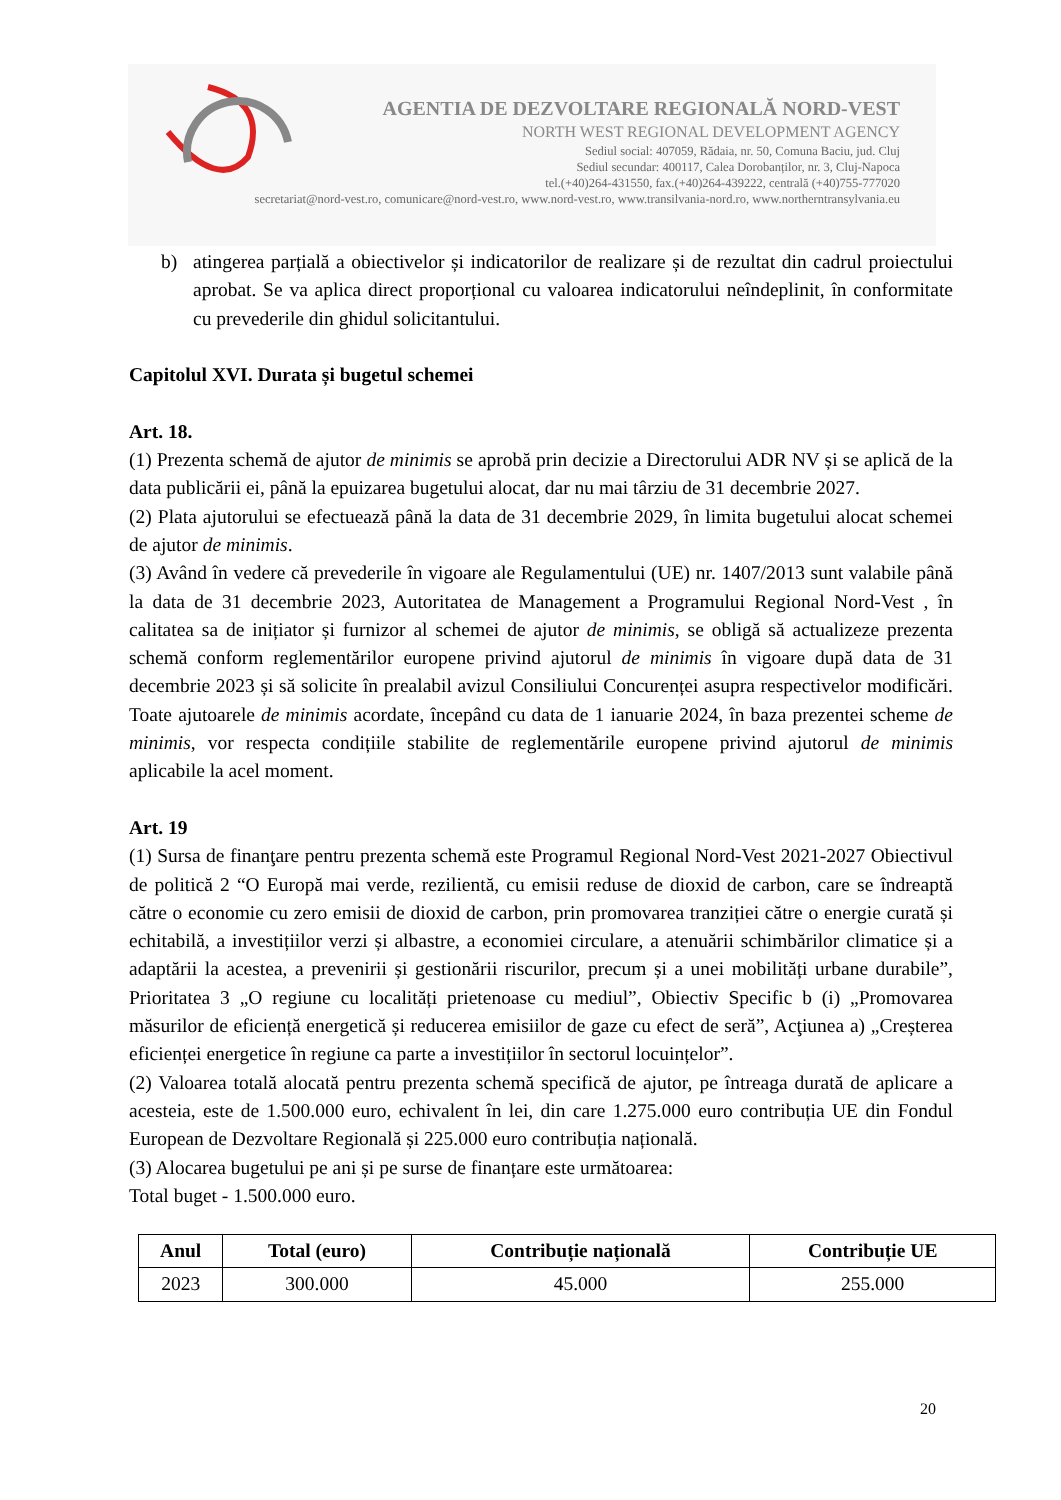AGENTIA DE DEZVOLTARE REGIONALĂ NORD-VEST
NORTH WEST REGIONAL DEVELOPMENT AGENCY
Sediul social: 407059, Rădaia, nr. 50, Comuna Baciu, jud. Cluj
Sediul secundar: 400117, Calea Dorobanților, nr. 3, Cluj-Napoca
tel.(+40)264-431550, fax.(+40)264-439222, centrală (+40)755-777020
secretariat@nord-vest.ro, comunicare@nord-vest.ro, www.nord-vest.ro, www.transilvania-nord.ro, www.northerntransylvania.eu
b) atingerea parțială a obiectivelor și indicatorilor de realizare și de rezultat din cadrul proiectului aprobat. Se va aplica direct proporțional cu valoarea indicatorului neîndeplinit, în conformitate cu prevederile din ghidul solicitantului.
Capitolul XVI. Durata și bugetul schemei
Art. 18.
(1) Prezenta schemă de ajutor de minimis se aprobă prin decizie a Directorului ADR NV și se aplică de la data publicării ei, până la epuizarea bugetului alocat, dar nu mai târziu de 31 decembrie 2027.
(2) Plata ajutorului se efectuează până la data de 31 decembrie 2029, în limita bugetului alocat schemei de ajutor de minimis.
(3) Având în vedere că prevederile în vigoare ale Regulamentului (UE) nr. 1407/2013 sunt valabile până la data de 31 decembrie 2023, Autoritatea de Management a Programului Regional Nord-Vest , în calitatea sa de inițiator și furnizor al schemei de ajutor de minimis, se obligă să actualizeze prezenta schemă conform reglementărilor europene privind ajutorul de minimis în vigoare după data de 31 decembrie 2023 și să solicite în prealabil avizul Consiliului Concurenței asupra respectivelor modificări. Toate ajutoarele de minimis acordate, începând cu data de 1 ianuarie 2024, în baza prezentei scheme de minimis, vor respecta condițiile stabilite de reglementările europene privind ajutorul de minimis aplicabile la acel moment.
Art. 19
(1) Sursa de finanţare pentru prezenta schemă este Programul Regional Nord-Vest 2021-2027 Obiectivul de politică 2 “O Europă mai verde, rezilientă, cu emisii reduse de dioxid de carbon, care se îndreaptă către o economie cu zero emisii de dioxid de carbon, prin promovarea tranziției către o energie curată și echitabilă, a investițiilor verzi și albastre, a economiei circulare, a atenuării schimbărilor climatice și a adaptării la acestea, a prevenirii și gestionării riscurilor, precum și a unei mobilități urbane durabile”, Prioritatea 3 „O regiune cu localități prietenoase cu mediul”, Obiectiv Specific b (i) „Promovarea măsurilor de eficiență energetică și reducerea emisiilor de gaze cu efect de seră”, Acţiunea a) „Creșterea eficienței energetice în regiune ca parte a investițiilor în sectorul locuințelor”.
(2) Valoarea totală alocată pentru prezenta schemă specifică de ajutor, pe întreaga durată de aplicare a acesteia, este de 1.500.000 euro, echivalent în lei, din care 1.275.000 euro contribuția UE din Fondul European de Dezvoltare Regională și 225.000 euro contribuția națională.
(3) Alocarea bugetului pe ani și pe surse de finanțare este următoarea:
Total buget - 1.500.000 euro.
| Anul | Total (euro) | Contribuție națională | Contribuție UE |
| --- | --- | --- | --- |
| 2023 | 300.000 | 45.000 | 255.000 |
20